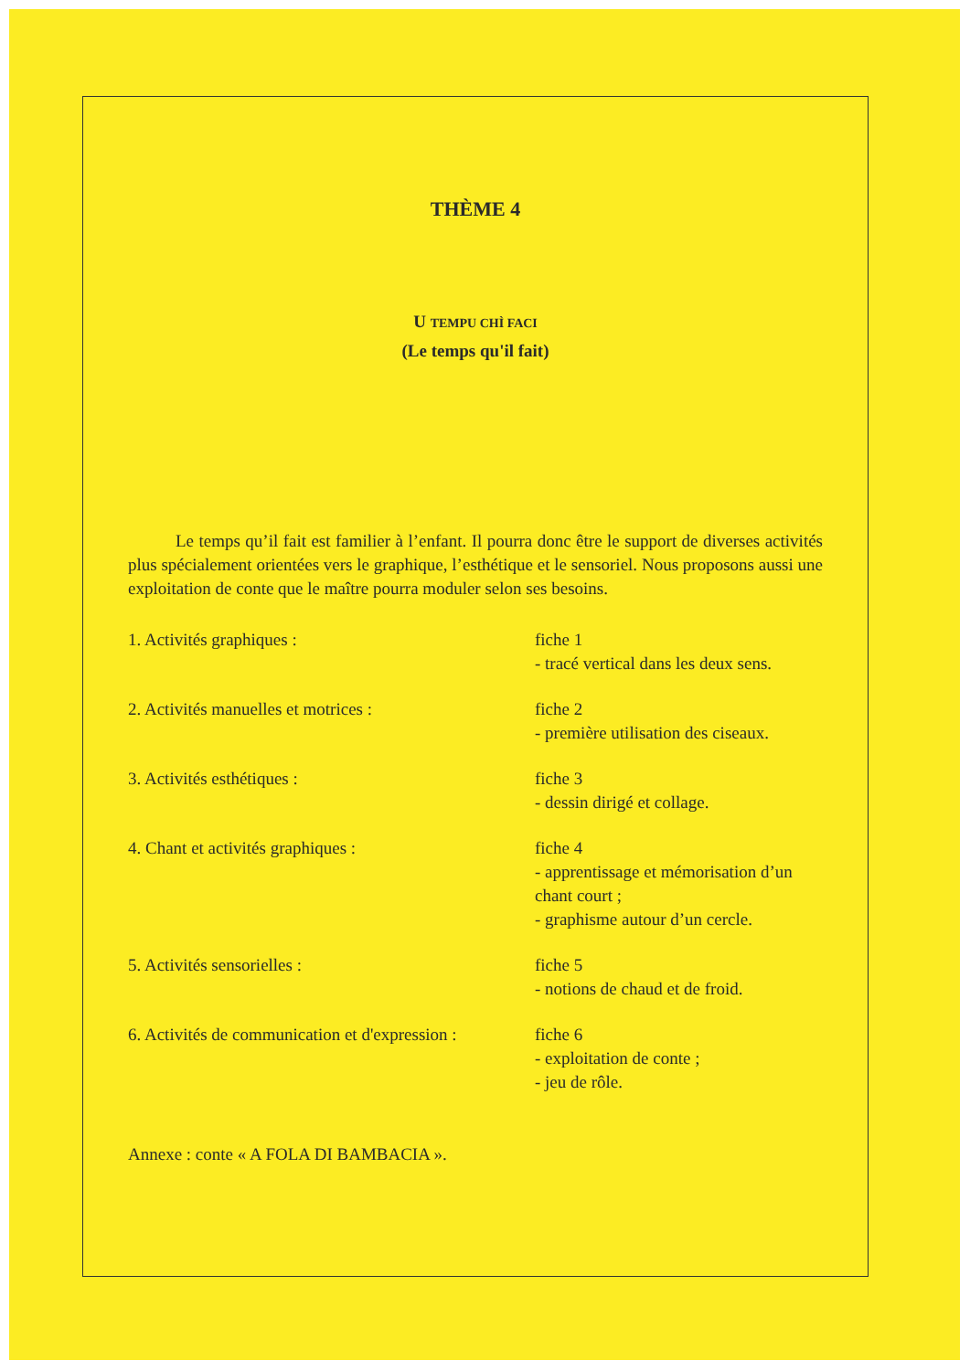THÈME 4
U TEMPU CHÌ FACI
(Le temps qu'il fait)
Le temps qu’il fait est familier à l’enfant. Il pourra donc être le support de diverses activités plus spécialement orientées vers le graphique, l’esthétique et le sensoriel. Nous proposons aussi une exploitation de conte que le maître pourra moduler selon ses besoins.
1. Activités graphiques : fiche 1
- tracé vertical dans les deux sens.
2. Activités manuelles et motrices : fiche 2
- première utilisation des ciseaux.
3. Activités esthétiques : fiche 3
- dessin dirigé et collage.
4. Chant et activités graphiques : fiche 4
- apprentissage et mémorisation d’un chant court ;
- graphisme autour d’un cercle.
5. Activités sensorielles : fiche 5
- notions de chaud et de froid.
6. Activités de communication et d'expression :
fiche 6
- exploitation de conte ;
- jeu de rôle.
Annexe : conte « A FOLA DI BAMBACIA ».